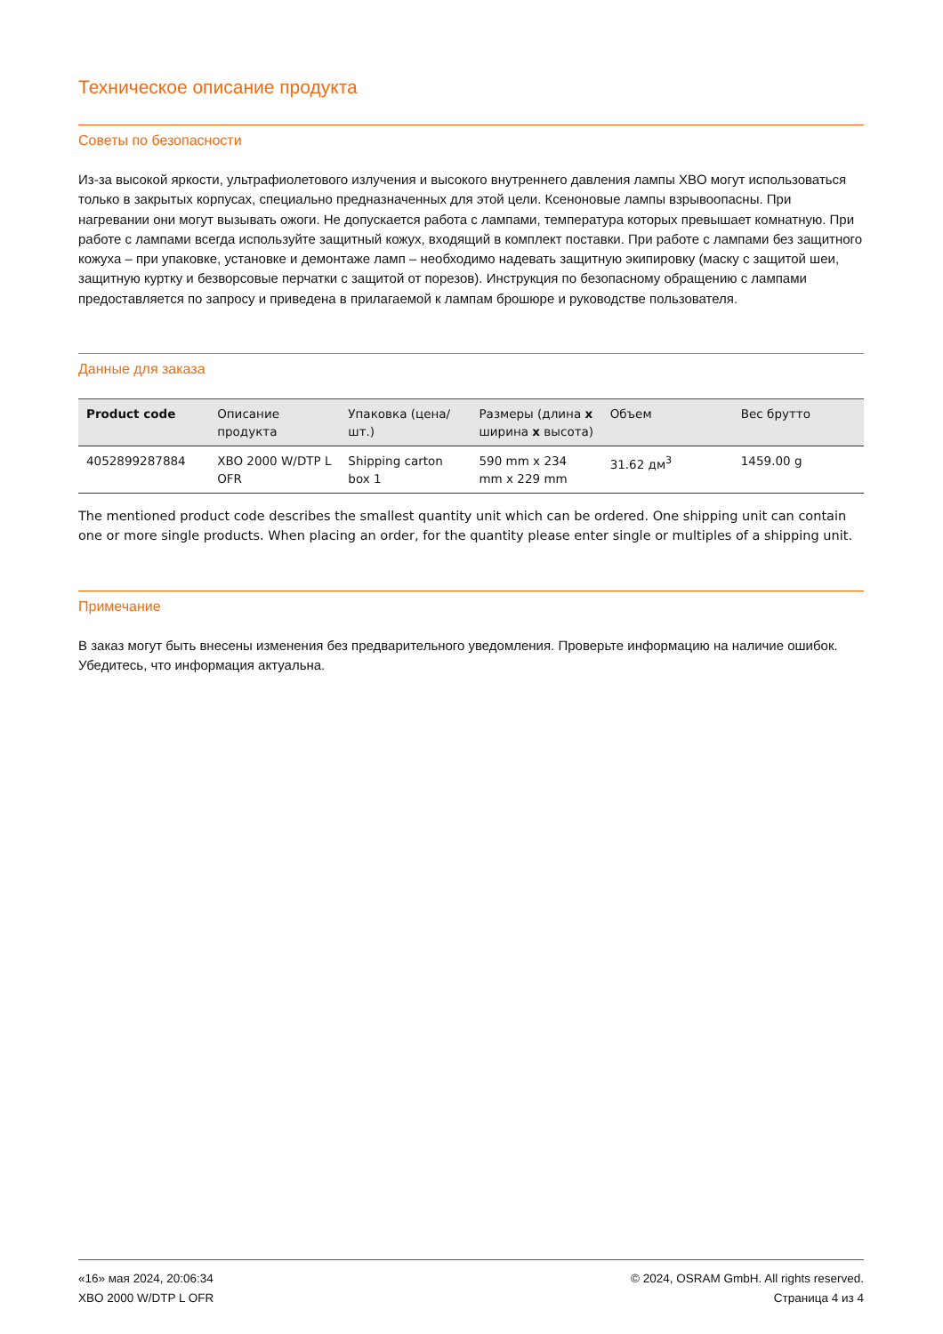Техническое описание продукта
Советы по безопасности
Из-за высокой яркости, ультрафиолетового излучения и высокого внутреннего давления лампы XBO могут использоваться только в закрытых корпусах, специально предназначенных для этой цели. Ксеноновые лампы взрывоопасны. При нагревании они могут вызывать ожоги. Не допускается работа с лампами, температура которых превышает комнатную. При работе с лампами всегда используйте защитный кожух, входящий в комплект поставки. При работе с лампами без защитного кожуха – при упаковке, установке и демонтаже ламп – необходимо надевать защитную экипировку (маску с защитой шеи, защитную куртку и безворсовые перчатки с защитой от порезов). Инструкция по безопасному обращению с лампами предоставляется по запросу и приведена в прилагаемой к лампам брошюре и руководстве пользователя.
Данные для заказа
| Product code | Описание продукта | Упаковка (цена/шт.) | Размеры (длина x ширина x высота) | Объем | Вес брутто |
| --- | --- | --- | --- | --- | --- |
| 4052899287884 | XBO 2000 W/DTP L OFR | Shipping carton box 1 | 590 mm x 234 mm x 229 mm | 31.62 дм<sup>3</sup> | 1459.00 g |
The mentioned product code describes the smallest quantity unit which can be ordered. One shipping unit can contain one or more single products. When placing an order, for the quantity please enter single or multiples of a shipping unit.
Примечание
В заказ могут быть внесены изменения без предварительного уведомления. Проверьте информацию на наличие ошибок. Убедитесь, что информация актуальна.
«16» мая 2024, 20:06:34
XBO 2000 W/DTP L OFR
© 2024, OSRAM GmbH. All rights reserved.
Страница 4 из 4